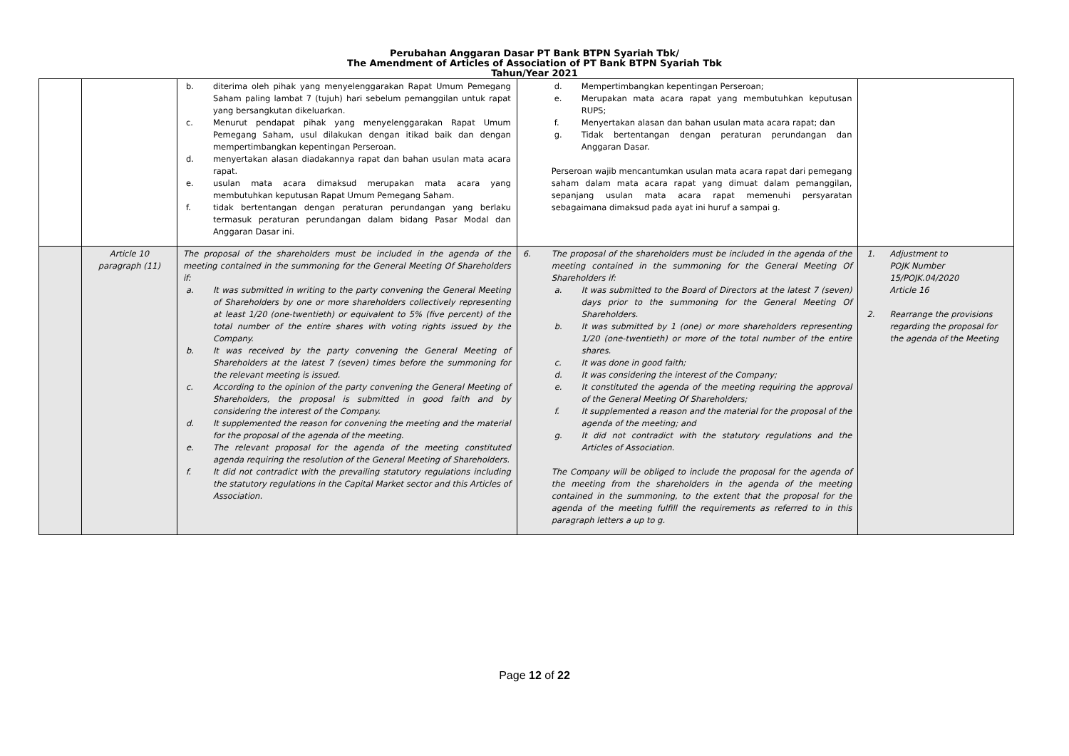Perubahan Anggaran Dasar PT Bank BTPN Syariah Tbk/
The Amendment of Articles of Association of PT Bank BTPN Syariah Tbk
Tahun/Year 2021
| | | b. diterima oleh pihak yang menyelenggarakan Rapat Umum Pemegang Saham paling lambat 7 (tujuh) hari sebelum pemanggilan untuk rapat yang bersangkutan dikeluarkan. c. Menurut pendapat pihak yang menyelenggarakan Rapat Umum Pemegang Saham, usul dilakukan dengan itikad baik dan dengan mempertimbangkan kepentingan Perseroan. d. menyertakan alasan diadakannya rapat dan bahan usulan mata acara rapat. e. usulan mata acara dimaksud merupakan mata acara yang membutuhkan keputusan Rapat Umum Pemegang Saham. f. tidak bertentangan dengan peraturan perundangan yang berlaku termasuk peraturan perundangan dalam bidang Pasar Modal dan Anggaran Dasar ini. | d. Mempertimbangkan kepentingan Perseroan; e. Merupakan mata acara rapat yang membutuhkan keputusan RUPS; f. Menyertakan alasan dan bahan usulan mata acara rapat; dan g. Tidak bertentangan dengan peraturan perundangan dan Anggaran Dasar. Perseroan wajib mencantumkan usulan mata acara rapat dari pemegang saham dalam mata acara rapat yang dimuat dalam pemanggilan, sepanjang usulan mata acara rapat memenuhi persyaratan sebagaimana dimaksud pada ayat ini huruf a sampai g. | |
| | Article 10 paragraph (11) | The proposal of the shareholders must be included in the agenda of the meeting contained in the summoning for the General Meeting Of Shareholders if: a. It was submitted in writing to the party convening the General Meeting of Shareholders by one or more shareholders collectively representing at least 1/20 (one-twentieth) or equivalent to 5% (five percent) of the total number of the entire shares with voting rights issued by the Company. b. It was received by the party convening the General Meeting of Shareholders at the latest 7 (seven) times before the summoning for the relevant meeting is issued. c. According to the opinion of the party convening the General Meeting of Shareholders, the proposal is submitted in good faith and by considering the interest of the Company. d. It supplemented the reason for convening the meeting and the material for the proposal of the agenda of the meeting. e. The relevant proposal for the agenda of the meeting constituted agenda requiring the resolution of the General Meeting of Shareholders. f. It did not contradict with the prevailing statutory regulations including the statutory regulations in the Capital Market sector and this Articles of Association. | 6. The proposal of the shareholders must be included in the agenda of the meeting contained in the summoning for the General Meeting Of Shareholders if: a. It was submitted to the Board of Directors at the latest 7 (seven) days prior to the summoning for the General Meeting Of Shareholders. b. It was submitted by 1 (one) or more shareholders representing 1/20 (one-twentieth) or more of the total number of the entire shares. c. It was done in good faith; d. It was considering the interest of the Company; e. It constituted the agenda of the meeting requiring the approval of the General Meeting Of Shareholders; f. It supplemented a reason and the material for the proposal of the agenda of the meeting; and g. It did not contradict with the statutory regulations and the Articles of Association. The Company will be obliged to include the proposal for the agenda of the meeting from the shareholders in the agenda of the meeting contained in the summoning, to the extent that the proposal for the agenda of the meeting fulfill the requirements as referred to in this paragraph letters a up to g. | 1. Adjustment to POJK Number 15/POJK.04/2020 Article 16 2. Rearrange the provisions regarding the proposal for the agenda of the Meeting |
Page 12 of 22